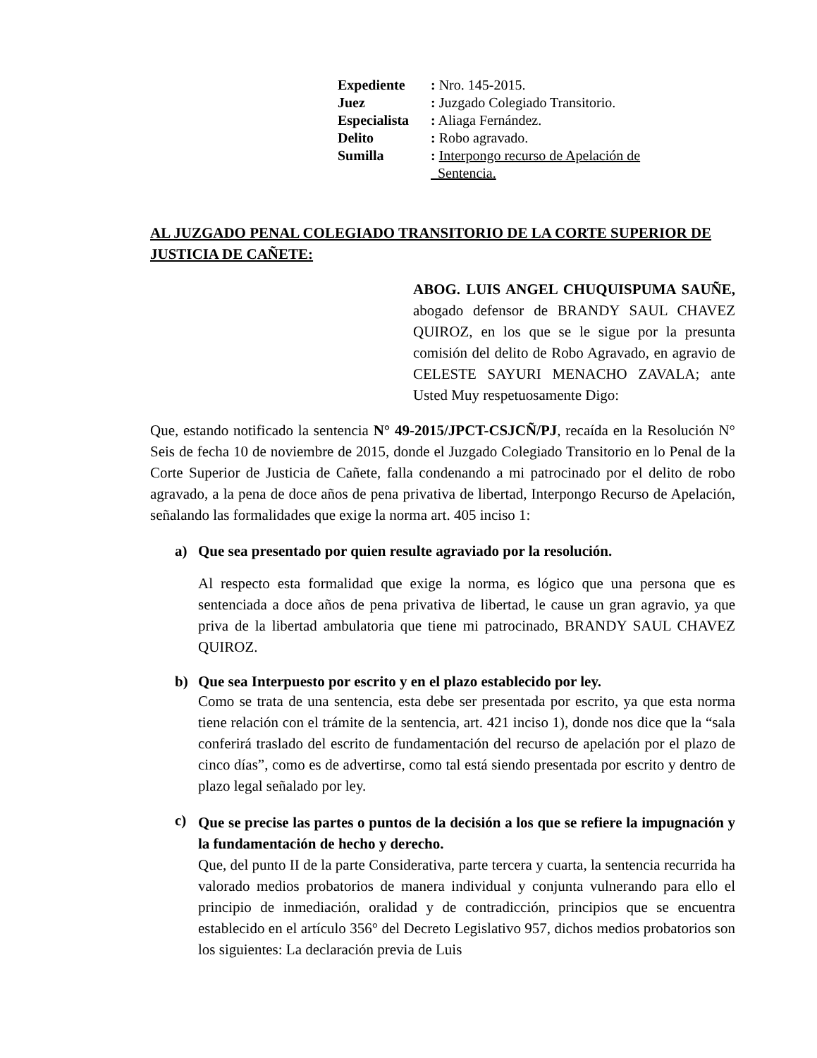| Expediente | : Nro. 145-2015. |
| Juez | : Juzgado Colegiado Transitorio. |
| Especialista | : Aliaga Fernández. |
| Delito | : Robo agravado. |
| Sumilla | : Interpongo recurso de Apelación de Sentencia. |
AL JUZGADO PENAL COLEGIADO TRANSITORIO DE LA CORTE SUPERIOR DE JUSTICIA DE CAÑETE:
ABOG. LUIS ANGEL CHUQUISPUMA SAUÑE, abogado defensor de BRANDY SAUL CHAVEZ QUIROZ, en los que se le sigue por la presunta comisión del delito de Robo Agravado, en agravio de CELESTE SAYURI MENACHO ZAVALA; ante Usted Muy respetuosamente Digo:
Que, estando notificado la sentencia N° 49-2015/JPCT-CSJCÑ/PJ, recaída en la Resolución N° Seis de fecha 10 de noviembre de 2015, donde el Juzgado Colegiado Transitorio en lo Penal de la Corte Superior de Justicia de Cañete, falla condenando a mi patrocinado por el delito de robo agravado, a la pena de doce años de pena privativa de libertad, Interpongo Recurso de Apelación, señalando las formalidades que exige la norma art. 405 inciso 1:
a) Que sea presentado por quien resulte agraviado por la resolución.
Al respecto esta formalidad que exige la norma, es lógico que una persona que es sentenciada a doce años de pena privativa de libertad, le cause un gran agravio, ya que priva de la libertad ambulatoria que tiene mi patrocinado, BRANDY SAUL CHAVEZ QUIROZ.
b) Que sea Interpuesto por escrito y en el plazo establecido por ley.
Como se trata de una sentencia, esta debe ser presentada por escrito, ya que esta norma tiene relación con el trámite de la sentencia, art. 421 inciso 1), donde nos dice que la “sala conferirá traslado del escrito de fundamentación del recurso de apelación por el plazo de cinco días”, como es de advertirse, como tal está siendo presentada por escrito y dentro de plazo legal señalado por ley.
c)
Que se precise las partes o puntos de la decisión a los que se refiere la impugnación y la fundamentación de hecho y derecho.
Que, del punto II de la parte Considerativa, parte tercera y cuarta, la sentencia recurrida ha valorado medios probatorios de manera individual y conjunta vulnerando para ello el principio de inmediación, oralidad y de contradicción, principios que se encuentra establecido en el artículo 356° del Decreto Legislativo 957, dichos medios probatorios son los siguientes: La declaración previa de Luis